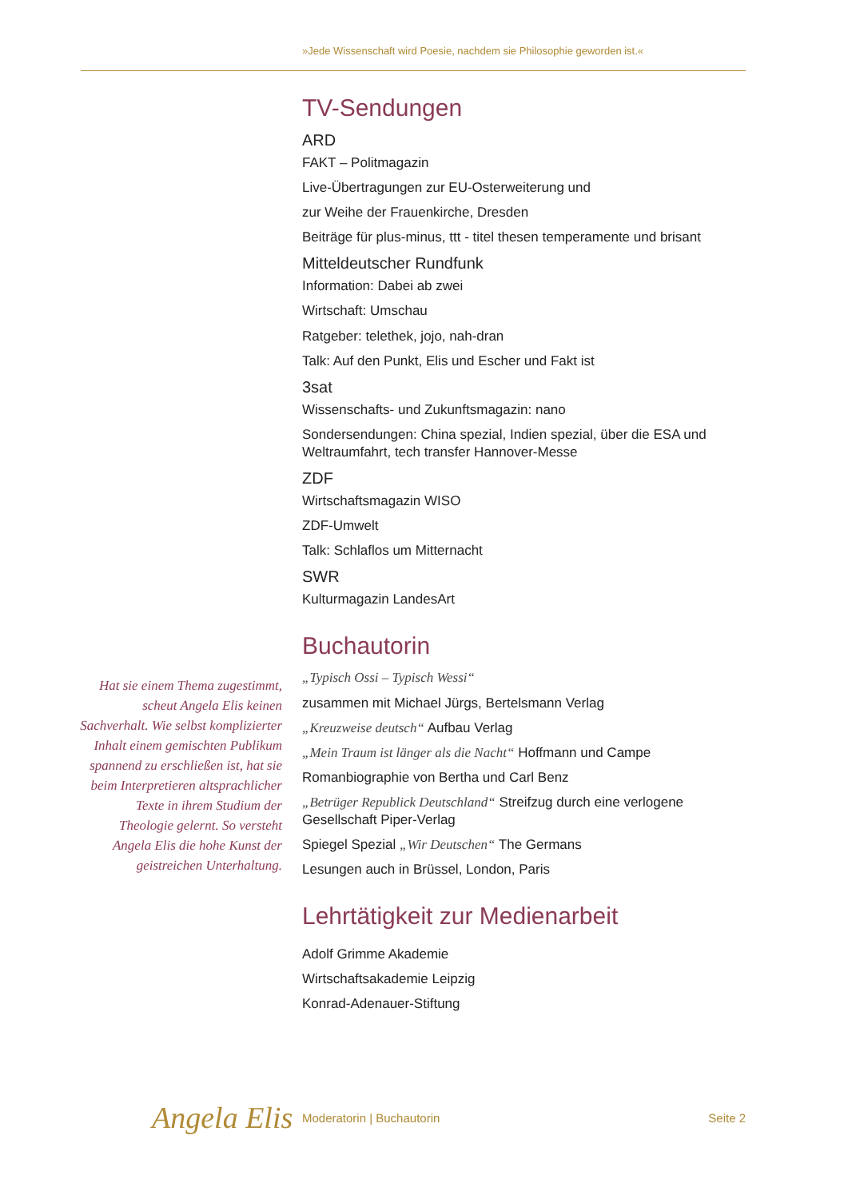»Jede Wissenschaft wird Poesie, nachdem sie Philosophie geworden ist.«
TV-Sendungen
ARD
FAKT – Politmagazin
Live-Übertragungen zur EU-Osterweiterung und
zur Weihe der Frauenkirche, Dresden
Beiträge für plus-minus, ttt - titel thesen temperamente und brisant
Mitteldeutscher Rundfunk
Information: Dabei ab zwei
Wirtschaft: Umschau
Ratgeber: telethek, jojo, nah-dran
Talk: Auf den Punkt, Elis und Escher und Fakt ist
3sat
Wissenschafts- und Zukunftsmagazin: nano
Sondersendungen: China spezial, Indien spezial, über die ESA und Weltraumfahrt, tech transfer Hannover-Messe
ZDF
Wirtschaftsmagazin WISO
ZDF-Umwelt
Talk: Schlaflos um Mitternacht
SWR
Kulturmagazin LandesArt
Buchautorin
„Typisch Ossi – Typisch Wessi“
zusammen mit Michael Jürgs, Bertelsmann Verlag
„Kreuzweise deutsch“ Aufbau Verlag
„Mein Traum ist länger als die Nacht“ Hoffmann und Campe
Romanbiographie von Bertha und Carl Benz
„Betrüger Republick Deutschland“ Streifzug durch eine verlogene Gesellschaft Piper-Verlag
Spiegel Spezial „Wir Deutschen“ The Germans
Lesungen auch in Brüssel, London, Paris
Lehrtätigkeit zur Medienarbeit
Adolf Grimme Akademie
Wirtschaftsakademie Leipzig
Konrad-Adenauer-Stiftung
Hat sie einem Thema zugestimmt, scheut Angela Elis keinen Sachverhalt. Wie selbst komplizierter Inhalt einem gemischten Publikum spannend zu erschließen ist, hat sie beim Interpretieren altsprachlicher Texte in ihrem Studium der Theologie gelernt. So versteht Angela Elis die hohe Kunst der geistreichen Unterhaltung.
Angela Elis Moderatorin | Buchautorin Seite 2